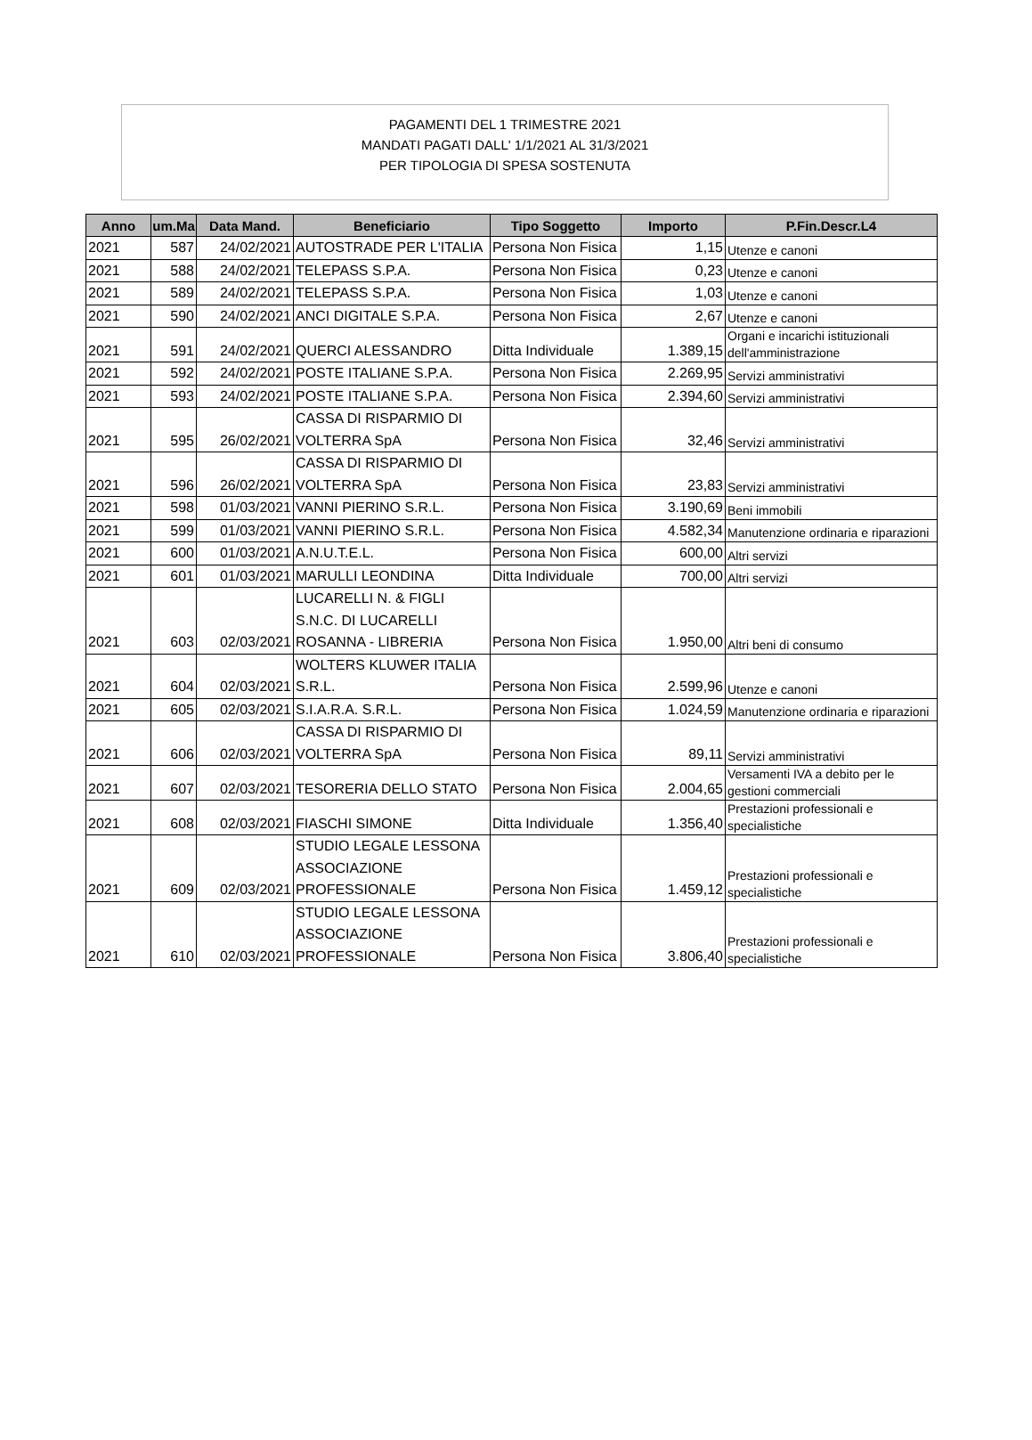PAGAMENTI DEL 1 TRIMESTRE 2021
MANDATI PAGATI DALL' 1/1/2021 AL 31/3/2021
PER TIPOLOGIA DI SPESA SOSTENUTA
| Anno | um.Ma | Data Mand. | Beneficiario | Tipo Soggetto | Importo | P.Fin.Descr.L4 |
| --- | --- | --- | --- | --- | --- | --- |
| 2021 | 587 | 24/02/2021 | AUTOSTRADE PER L'ITALIA | Persona Non Fisica | 1,15 | Utenze e canoni |
| 2021 | 588 | 24/02/2021 | TELEPASS S.P.A. | Persona Non Fisica | 0,23 | Utenze e canoni |
| 2021 | 589 | 24/02/2021 | TELEPASS S.P.A. | Persona Non Fisica | 1,03 | Utenze e canoni |
| 2021 | 590 | 24/02/2021 | ANCI DIGITALE S.P.A. | Persona Non Fisica | 2,67 | Utenze e canoni |
| 2021 | 591 | 24/02/2021 | QUERCI ALESSANDRO | Ditta Individuale | 1.389,15 | Organi e incarichi istituzionali dell'amministrazione |
| 2021 | 592 | 24/02/2021 | POSTE ITALIANE S.P.A. | Persona Non Fisica | 2.269,95 | Servizi amministrativi |
| 2021 | 593 | 24/02/2021 | POSTE ITALIANE S.P.A. | Persona Non Fisica | 2.394,60 | Servizi amministrativi |
| 2021 | 595 | 26/02/2021 | CASSA DI RISPARMIO DI VOLTERRA SpA | Persona Non Fisica | 32,46 | Servizi amministrativi |
| 2021 | 596 | 26/02/2021 | CASSA DI RISPARMIO DI VOLTERRA SpA | Persona Non Fisica | 23,83 | Servizi amministrativi |
| 2021 | 598 | 01/03/2021 | VANNI PIERINO S.R.L. | Persona Non Fisica | 3.190,69 | Beni immobili |
| 2021 | 599 | 01/03/2021 | VANNI PIERINO S.R.L. | Persona Non Fisica | 4.582,34 | Manutenzione ordinaria e riparazioni |
| 2021 | 600 | 01/03/2021 | A.N.U.T.E.L. | Persona Non Fisica | 600,00 | Altri servizi |
| 2021 | 601 | 01/03/2021 | MARULLI LEONDINA | Ditta Individuale | 700,00 | Altri servizi |
| 2021 | 603 | 02/03/2021 | LUCARELLI N. & FIGLI S.N.C. DI LUCARELLI ROSANNA - LIBRERIA | Persona Non Fisica | 1.950,00 | Altri beni di consumo |
| 2021 | 604 | 02/03/2021 | WOLTERS KLUWER ITALIA S.R.L. | Persona Non Fisica | 2.599,96 | Utenze e canoni |
| 2021 | 605 | 02/03/2021 | S.I.A.R.A. S.R.L. | Persona Non Fisica | 1.024,59 | Manutenzione ordinaria e riparazioni |
| 2021 | 606 | 02/03/2021 | CASSA DI RISPARMIO DI VOLTERRA SpA | Persona Non Fisica | 89,11 | Servizi amministrativi |
| 2021 | 607 | 02/03/2021 | TESORERIA DELLO STATO | Persona Non Fisica | 2.004,65 | Versamenti IVA a debito per le gestioni commerciali |
| 2021 | 608 | 02/03/2021 | FIASCHI SIMONE | Ditta Individuale | 1.356,40 | Prestazioni professionali e specialistiche |
| 2021 | 609 | 02/03/2021 | STUDIO LEGALE LESSONA ASSOCIAZIONE PROFESSIONALE | Persona Non Fisica | 1.459,12 | Prestazioni professionali e specialistiche |
| 2021 | 610 | 02/03/2021 | STUDIO LEGALE LESSONA ASSOCIAZIONE PROFESSIONALE | Persona Non Fisica | 3.806,40 | Prestazioni professionali e specialistiche |